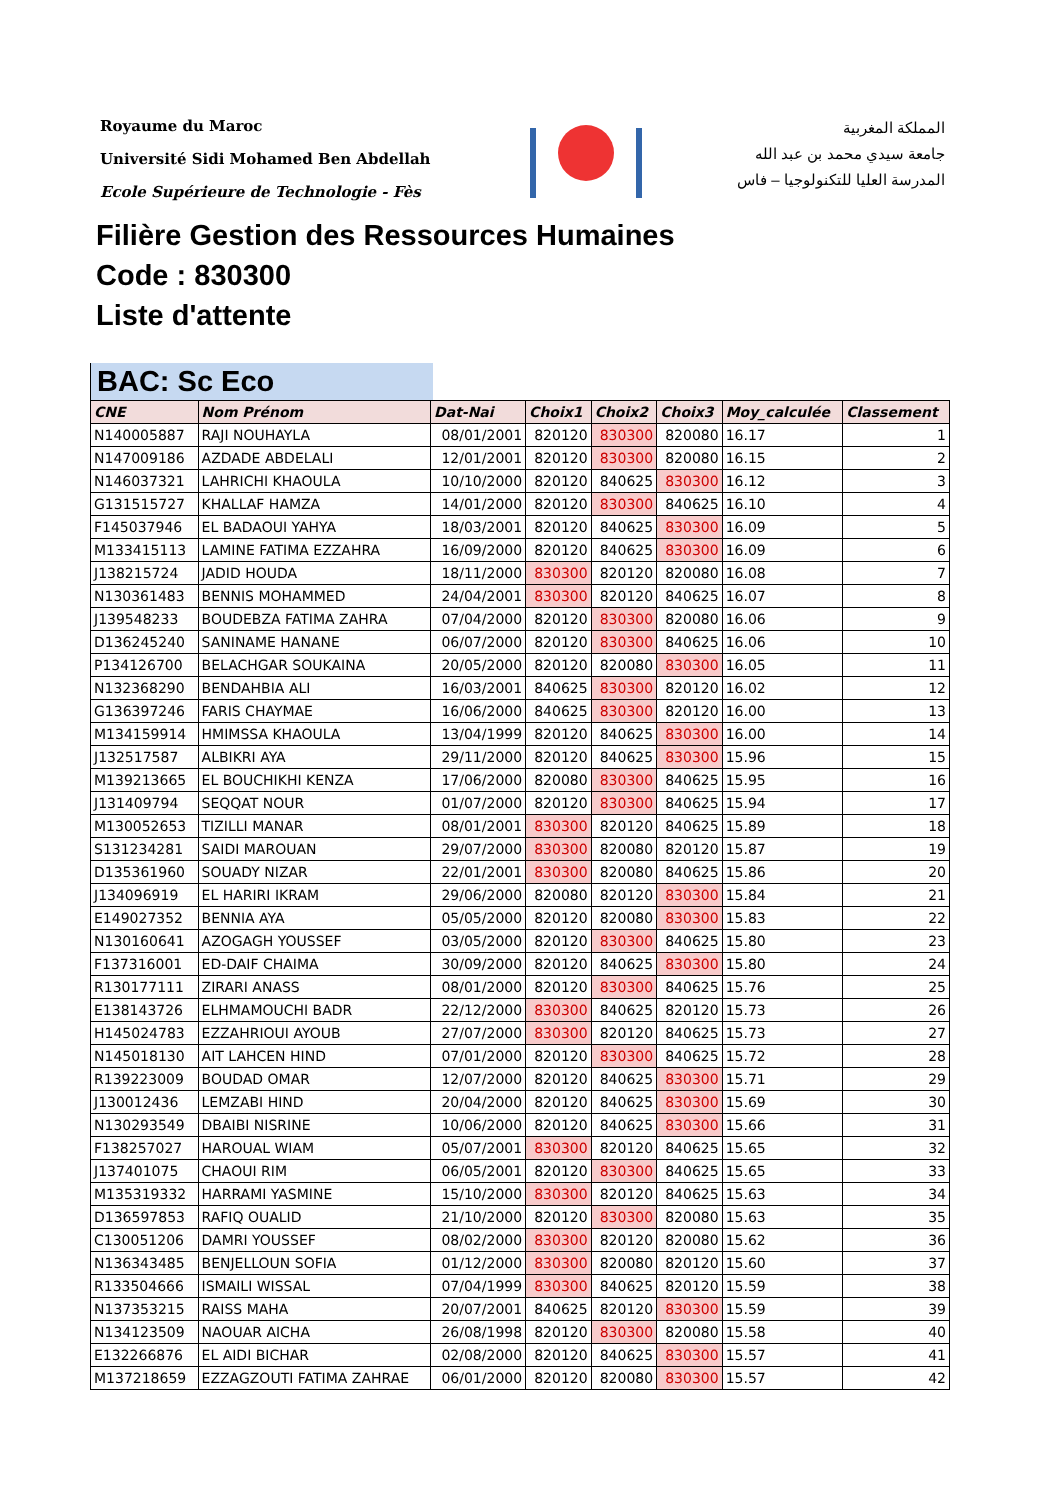Royaume du Maroc
Université Sidi Mohamed Ben Abdellah
Ecole Supérieure de Technologie - Fès
المملكة المغربية
جامعة سيدي محمد بن عبد الله
المدرسة العليا للتكنولوجيا – فاس
Filière Gestion des Ressources Humaines
Code : 830300
Liste d'attente
BAC: Sc Eco
| CNE | Nom Prénom | Dat-Nai | Choix1 | Choix2 | Choix3 | Moy_calculée | Classement |
| --- | --- | --- | --- | --- | --- | --- | --- |
| N140005887 | RAJI NOUHAYLA | 08/01/2001 | 820120 | 830300 | 820080 | 16.17 | 1 |
| N147009186 | AZDADE ABDELALI | 12/01/2001 | 820120 | 830300 | 820080 | 16.15 | 2 |
| N146037321 | LAHRICHI KHAOULA | 10/10/2000 | 820120 | 840625 | 830300 | 16.12 | 3 |
| G131515727 | KHALLAF HAMZA | 14/01/2000 | 820120 | 830300 | 840625 | 16.10 | 4 |
| F145037946 | EL BADAOUI YAHYA | 18/03/2001 | 820120 | 840625 | 830300 | 16.09 | 5 |
| M133415113 | LAMINE FATIMA EZZAHRA | 16/09/2000 | 820120 | 840625 | 830300 | 16.09 | 6 |
| J138215724 | JADID HOUDA | 18/11/2000 | 830300 | 820120 | 820080 | 16.08 | 7 |
| N130361483 | BENNIS MOHAMMED | 24/04/2001 | 830300 | 820120 | 840625 | 16.07 | 8 |
| J139548233 | BOUDEBZA FATIMA ZAHRA | 07/04/2000 | 820120 | 830300 | 820080 | 16.06 | 9 |
| D136245240 | SANINAME HANANE | 06/07/2000 | 820120 | 830300 | 840625 | 16.06 | 10 |
| P134126700 | BELACHGAR SOUKAINA | 20/05/2000 | 820120 | 820080 | 830300 | 16.05 | 11 |
| N132368290 | BENDAHBIA ALI | 16/03/2001 | 840625 | 830300 | 820120 | 16.02 | 12 |
| G136397246 | FARIS CHAYMAE | 16/06/2000 | 840625 | 830300 | 820120 | 16.00 | 13 |
| M134159914 | HMIMSSA KHAOULA | 13/04/1999 | 820120 | 840625 | 830300 | 16.00 | 14 |
| J132517587 | ALBIKRI AYA | 29/11/2000 | 820120 | 840625 | 830300 | 15.96 | 15 |
| M139213665 | EL BOUCHIKHI KENZA | 17/06/2000 | 820080 | 830300 | 840625 | 15.95 | 16 |
| J131409794 | SEQQAT NOUR | 01/07/2000 | 820120 | 830300 | 840625 | 15.94 | 17 |
| M130052653 | TIZILLI MANAR | 08/01/2001 | 830300 | 820120 | 840625 | 15.89 | 18 |
| S131234281 | SAIDI MAROUAN | 29/07/2000 | 830300 | 820080 | 820120 | 15.87 | 19 |
| D135361960 | SOUADY NIZAR | 22/01/2001 | 830300 | 820080 | 840625 | 15.86 | 20 |
| J134096919 | EL HARIRI IKRAM | 29/06/2000 | 820080 | 820120 | 830300 | 15.84 | 21 |
| E149027352 | BENNIA AYA | 05/05/2000 | 820120 | 820080 | 830300 | 15.83 | 22 |
| N130160641 | AZOGAGH YOUSSEF | 03/05/2000 | 820120 | 830300 | 840625 | 15.80 | 23 |
| F137316001 | ED-DAIF CHAIMA | 30/09/2000 | 820120 | 840625 | 830300 | 15.80 | 24 |
| R130177111 | ZIRARI ANASS | 08/01/2000 | 820120 | 830300 | 840625 | 15.76 | 25 |
| E138143726 | ELHMAMOUCHI BADR | 22/12/2000 | 830300 | 840625 | 820120 | 15.73 | 26 |
| H145024783 | EZZAHRIOUI AYOUB | 27/07/2000 | 830300 | 820120 | 840625 | 15.73 | 27 |
| N145018130 | AIT LAHCEN HIND | 07/01/2000 | 820120 | 830300 | 840625 | 15.72 | 28 |
| R139223009 | BOUDAD OMAR | 12/07/2000 | 820120 | 840625 | 830300 | 15.71 | 29 |
| J130012436 | LEMZABI HIND | 20/04/2000 | 820120 | 840625 | 830300 | 15.69 | 30 |
| N130293549 | DBAIBI NISRINE | 10/06/2000 | 820120 | 840625 | 830300 | 15.66 | 31 |
| F138257027 | HAROUAL WIAM | 05/07/2001 | 830300 | 820120 | 840625 | 15.65 | 32 |
| J137401075 | CHAOUI RIM | 06/05/2001 | 820120 | 830300 | 840625 | 15.65 | 33 |
| M135319332 | HARRAMI YASMINE | 15/10/2000 | 830300 | 820120 | 840625 | 15.63 | 34 |
| D136597853 | RAFIQ OUALID | 21/10/2000 | 820120 | 830300 | 820080 | 15.63 | 35 |
| C130051206 | DAMRI YOUSSEF | 08/02/2000 | 830300 | 820120 | 820080 | 15.62 | 36 |
| N136343485 | BENJELLOUN SOFIA | 01/12/2000 | 830300 | 820080 | 820120 | 15.60 | 37 |
| R133504666 | ISMAILI WISSAL | 07/04/1999 | 830300 | 840625 | 820120 | 15.59 | 38 |
| N137353215 | RAISS MAHA | 20/07/2001 | 840625 | 820120 | 830300 | 15.59 | 39 |
| N134123509 | NAOUAR AICHA | 26/08/1998 | 820120 | 830300 | 820080 | 15.58 | 40 |
| E132266876 | EL AIDI BICHAR | 02/08/2000 | 820120 | 840625 | 830300 | 15.57 | 41 |
| M137218659 | EZZAGZOUTI FATIMA ZAHRAE | 06/01/2000 | 820120 | 820080 | 830300 | 15.57 | 42 |